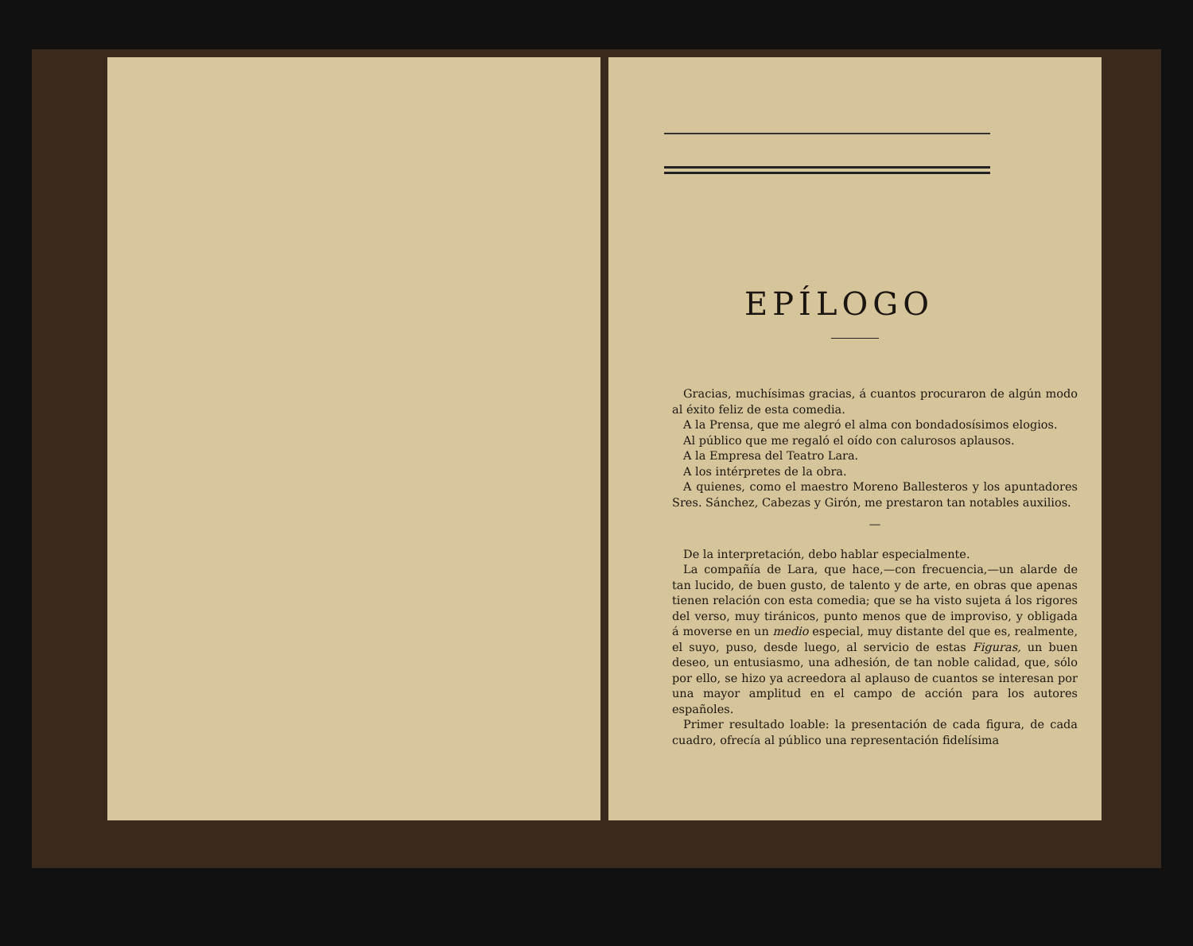EPÍLOGO
Gracias, muchísimas gracias, á cuantos procuraron de algún modo al éxito feliz de esta comedia.
A la Prensa, que me alegró el alma con bondadosísimos elogios.
Al público que me regaló el oído con calurosos aplausos.
A la Empresa del Teatro Lara.
A los intérpretes de la obra.
A quienes, como el maestro Moreno Ballesteros y los apuntadores Sres. Sánchez, Cabezas y Girón, me prestaron tan notables auxilios.
—
De la interpretación, debo hablar especialmente.
La compañía de Lara, que hace,—con frecuencia,—un alarde de tan lucido, de buen gusto, de talento y de arte, en obras que apenas tienen relación con esta comedia; que se ha visto sujeta á los rigores del verso, muy tiránicos, punto menos que de improviso, y obligada á moverse en un medio especial, muy distante del que es, realmente, el suyo, puso, desde luego, al servicio de estas Figuras, un buen deseo, un entusiasmo, una adhesión, de tan noble calidad, que, sólo por ello, se hizo ya acreedora al aplauso de cuantos se interesan por una mayor amplitud en el campo de acción para los autores españoles.
Primer resultado loable: la presentación de cada figura, de cada cuadro, ofrecía al público una representación fidelísima